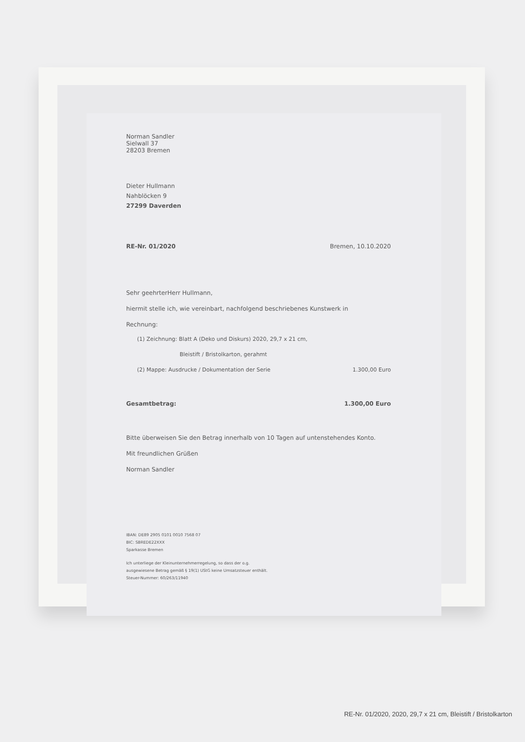Norman Sandler
Sielwall 37
28203 Bremen
Dieter Hullmann
Nahblöcken 9
27299 Daverden
RE-Nr. 01/2020 Bremen, 10.10.2020
Sehr geehrterHerr Hullmann,
hiermit stelle ich, wie vereinbart, nachfolgend beschriebenes Kunstwerk in
Rechnung:
(1) Zeichnung: Blatt A (Deko und Diskurs) 2020, 29,7 x 21 cm,
Bleistift / Bristolkarton, gerahmt
(2) Mappe: Ausdrucke / Dokumentation der Serie 1.300,00 Euro
Gesamtbetrag: 1.300,00 Euro
Bitte überweisen Sie den Betrag innerhalb von 10 Tagen auf untenstehendes Konto.
Mit freundlichen Grüßen
Norman Sandler
IBAN: DE89 2905 0101 0010 7568 07
BIC: SBREDE22XXX
Sparkasse Bremen
Ich unterliege der Kleinunternehmerregelung, so dass der o.g.
ausgewiesene Betrag gemäß § 19(1) UStG keine Umsatzsteuer enthält.
Steuer-Nummer: 60/263/11940
RE-Nr. 01/2020, 2020, 29,7 x 21 cm, Bleistift / Bristolkarton